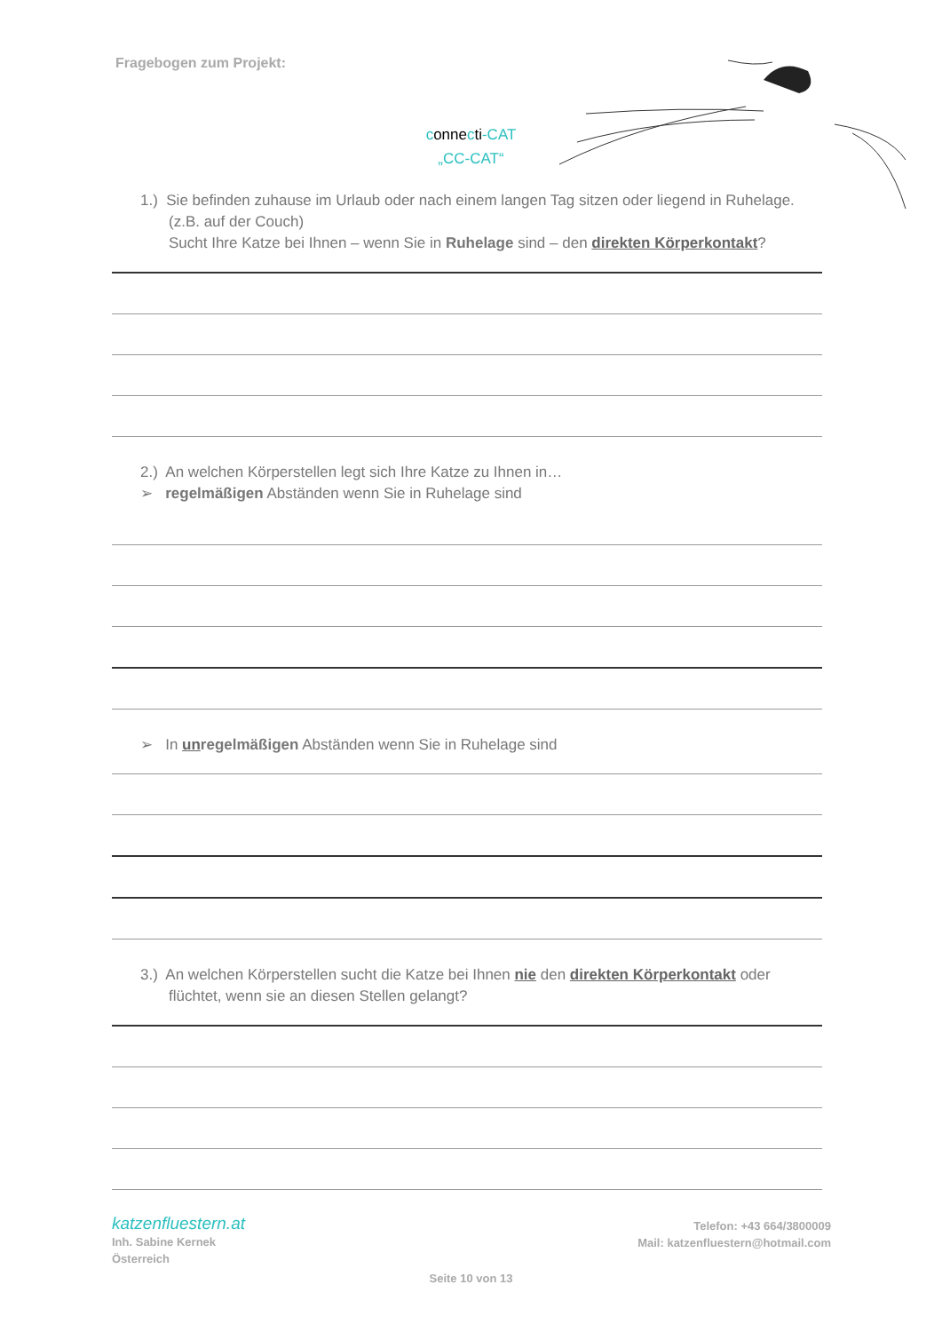Fragebogen zum Projekt:
connecti-CAT
„CC-CAT“
1.) Sie befinden zuhause im Urlaub oder nach einem langen Tag sitzen oder liegend in Ruhelage.
(z.B. auf der Couch)
Sucht Ihre Katze bei Ihnen – wenn Sie in Ruhelage sind – den direkten Körperkontakt?
2.) An welchen Körperstellen legt sich Ihre Katze zu Ihnen in…
➢ regelmäßigen Abständen wenn Sie in Ruhelage sind
➢ In unregelmäßigen Abständen wenn Sie in Ruhelage sind
3.) An welchen Körperstellen sucht die Katze bei Ihnen nie den direkten Körperkontakt oder flüchtet, wenn sie an diesen Stellen gelangt?
katzenfluestern.at
Inh. Sabine Kernek
Österreich
Telefon: +43 664/3800009
Mail: katzenfluestern@hotmail.com
Seite 10 von 13